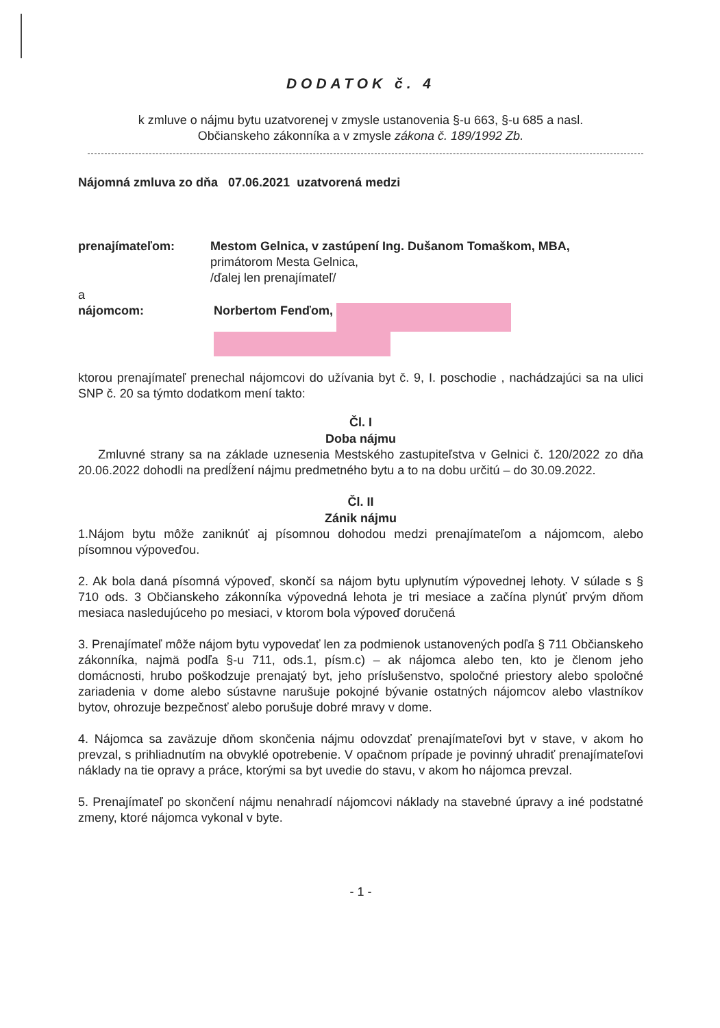DODATOK č. 4
k zmluve o nájmu bytu uzatvorenej v zmysle ustanovenia §-u 663, §-u 685 a nasl.
Občianskeho zákonníka a v zmysle zákona č. 189/1992 Zb.
Nájomná zmluva zo dňa 07.06.2021 uzatvorená medzi
prenajímateľom: Mestom Gelnica, v zastúpení Ing. Dušanom Tomaškom, MBA,
primátorom Mesta Gelnica,
/ďalej len prenajímateľ/
a
nájomcom: Norbertom Fenďom,
ktorou prenajímateľ prenechal nájomcovi do užívania byt č. 9, I. poschodie , nachádzajúci sa na ulici SNP č. 20 sa týmto dodatkom mení takto:
Čl. I
Doba nájmu
Zmluvné strany sa na základe uznesenia Mestského zastupiteľstva v Gelnici č. 120/2022 zo dňa 20.06.2022 dohodli na predĺžení nájmu predmetného bytu a to na dobu určitú – do 30.09.2022.
Čl. II
Zánik nájmu
1.Nájom bytu môže zaniknúť aj písomnou dohodou medzi prenajímateľom a nájomcom, alebo písomnou výpoveďou.
2. Ak bola daná písomná výpoveď, skončí sa nájom bytu uplynutím výpovednej lehoty. V súlade s § 710 ods. 3 Občianskeho zákonníka výpovedná lehota je tri mesiace a začína plynúť prvým dňom mesiaca nasledujúceho po mesiaci, v ktorom bola výpoveď doručená
3. Prenajímateľ môže nájom bytu vypovedať len za podmienok ustanovených podľa § 711 Občianskeho zákonníka, najmä podľa §-u 711, ods.1, písm.c) – ak nájomca alebo ten, kto je členom jeho domácnosti, hrubo poškodzuje prenajatý byt, jeho príslušenstvo, spoločné priestory alebo spoločné zariadenia v dome alebo sústavne narušuje pokojné bývanie ostatných nájomcov alebo vlastníkov bytov, ohrozuje bezpečnosť alebo porušuje dobré mravy v dome.
4. Nájomca sa zaväzuje dňom skončenia nájmu odovzdať prenajímateľovi byt v stave, v akom ho prevzal, s prihliadnutím na obvyklé opotrebenie. V opačnom prípade je povinný uhradiť prenajímateľovi náklady na tie opravy a práce, ktorými sa byt uvedie do stavu, v akom ho nájomca prevzal.
5. Prenajímateľ po skončení nájmu nenahradí nájomcovi náklady na stavebné úpravy a iné podstatné zmeny, ktoré nájomca vykonal v byte.
- 1 -